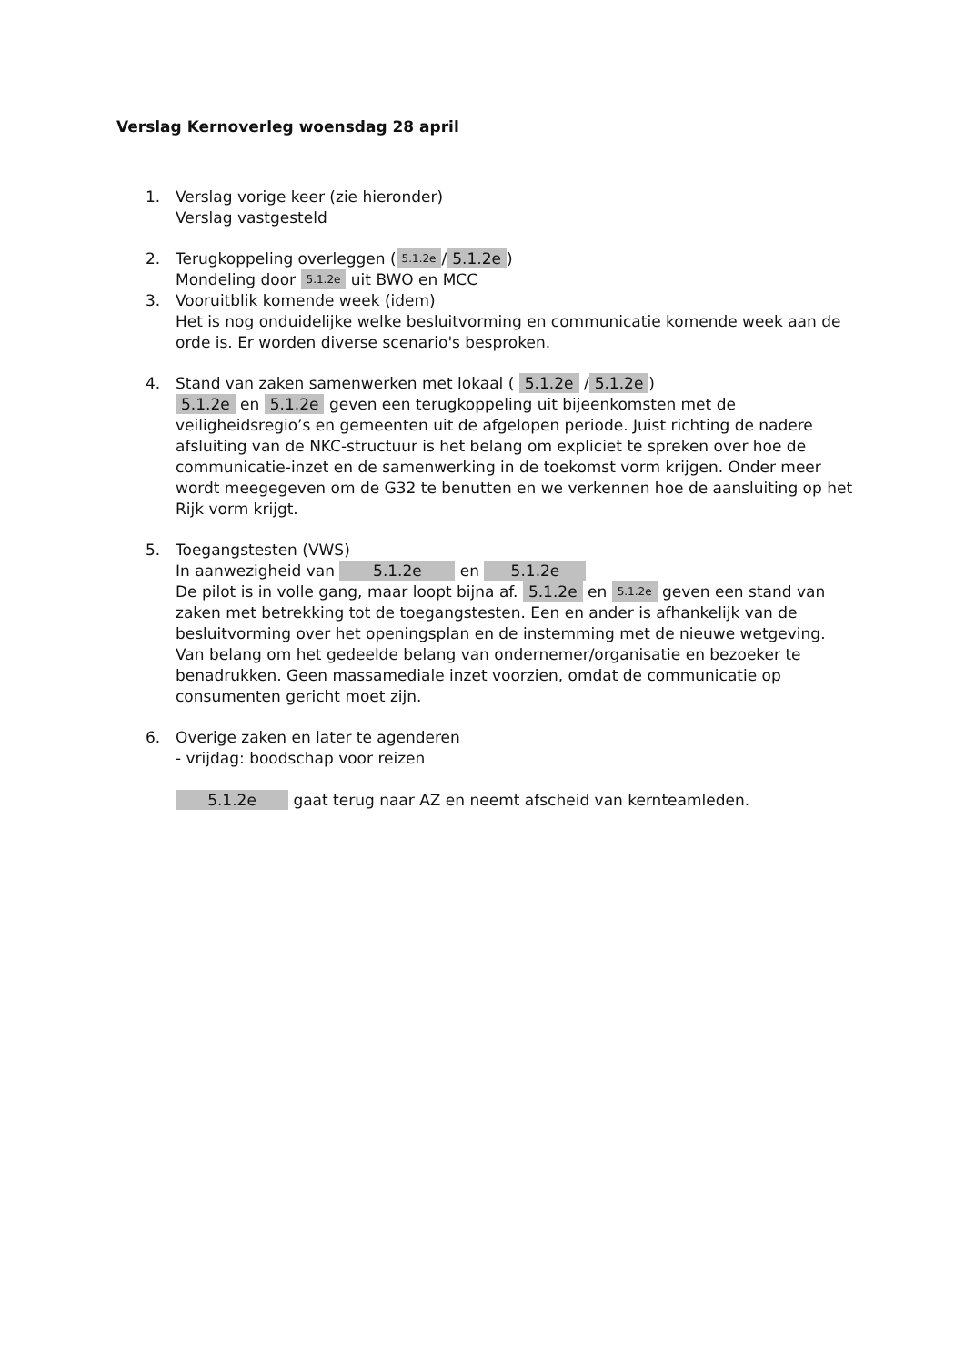Verslag Kernoverleg woensdag 28 april
1. Verslag vorige keer (zie hieronder)
Verslag vastgesteld
2. Terugkoppeling overleggen (5.1.2e / 5.1.2e)
Mondeling door 5.1.2e uit BWO en MCC
3. Vooruitblik komende week (idem)
Het is nog onduidelijke welke besluitvorming en communicatie komende week aan de orde is. Er worden diverse scenario's besproken.
4. Stand van zaken samenwerken met lokaal ( 5.1.2e / 5.1.2e)
5.1.2e en 5.1.2e geven een terugkoppeling uit bijeenkomsten met de veiligheidsregio’s en gemeenten uit de afgelopen periode. Juist richting de nadere afsluiting van de NKC-structuur is het belang om expliciet te spreken over hoe de communicatie-inzet en de samenwerking in de toekomst vorm krijgen. Onder meer wordt meegegeven om de G32 te benutten en we verkennen hoe de aansluiting op het Rijk vorm krijgt.
5. Toegangstesten (VWS)
In aanwezigheid van 5.1.2e en 5.1.2e
De pilot is in volle gang, maar loopt bijna af. 5.1.2e en 5.1.2e geven een stand van zaken met betrekking tot de toegangstesten. Een en ander is afhankelijk van de besluitvorming over het openingsplan en de instemming met de nieuwe wetgeving. Van belang om het gedeelde belang van ondernemer/organisatie en bezoeker te benadrukken. Geen massamediale inzet voorzien, omdat de communicatie op consumenten gericht moet zijn.
6. Overige zaken en later te agenderen
- vrijdag: boodschap voor reizen
5.1.2e gaat terug naar AZ en neemt afscheid van kernteamleden.